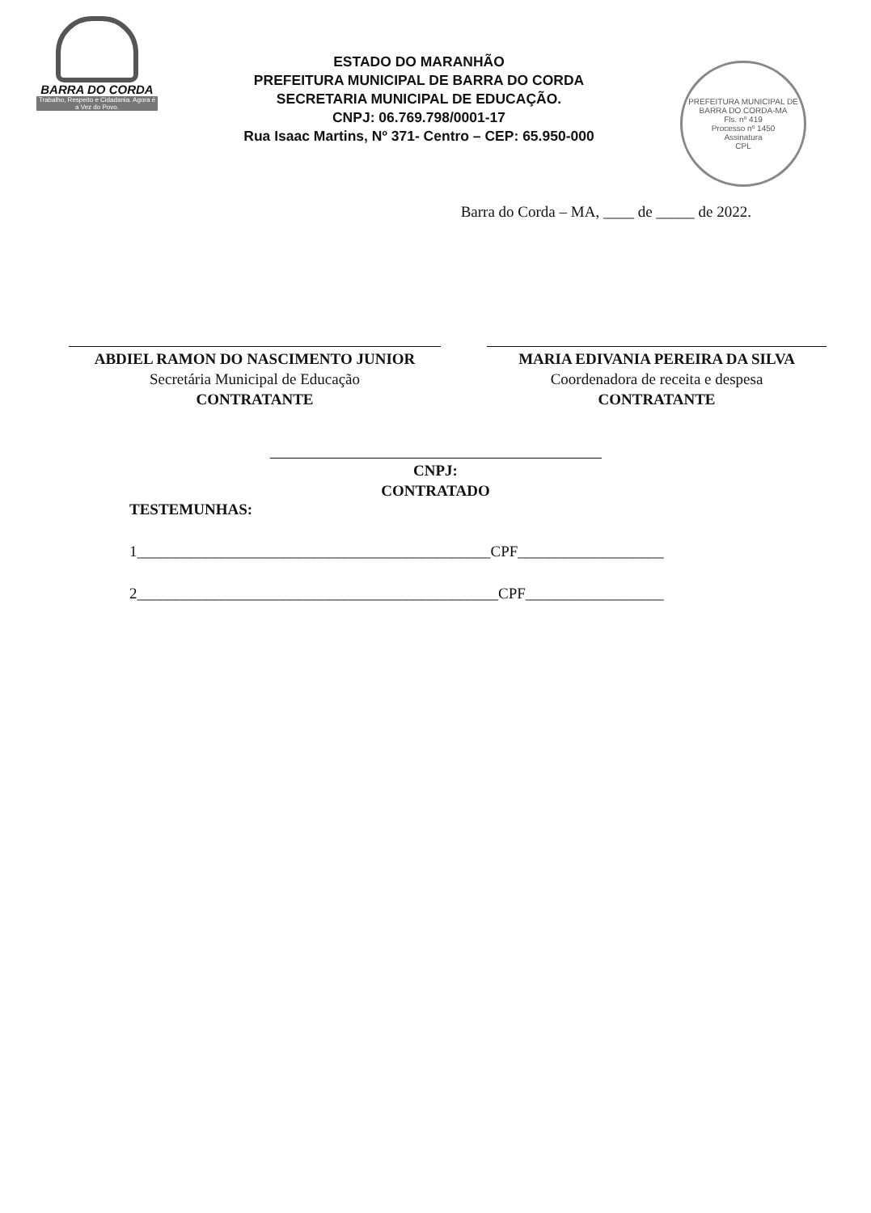BARRA DO CORDA
Trabalho, Respeito e Cidadania. Agora é a Vez do Povo.
ESTADO DO MARANHÃO
PREFEITURA MUNICIPAL DE BARRA DO CORDA
SECRETARIA MUNICIPAL DE EDUCAÇÃO.
CNPJ: 06.769.798/0001-17
Rua Isaac Martins, Nº 371- Centro – CEP: 65.950-000
PREFEITURA MUNICIPAL DE BARRA DO CORDA-MA
Fls. nº 419
Processo nº 1450
Assinatura
CPL
Barra do Corda – MA, ____ de _____ de 2022.
ABDIEL RAMON DO NASCIMENTO JUNIOR
Secretária Municipal de Educação
CONTRATANTE
MARIA EDIVANIA PEREIRA DA SILVA
Coordenadora de receita e despesa
CONTRATANTE
CNPJ:
CONTRATADO
TESTEMUNHAS:
1______________________________________________CPF___________________
2_______________________________________________CPF__________________